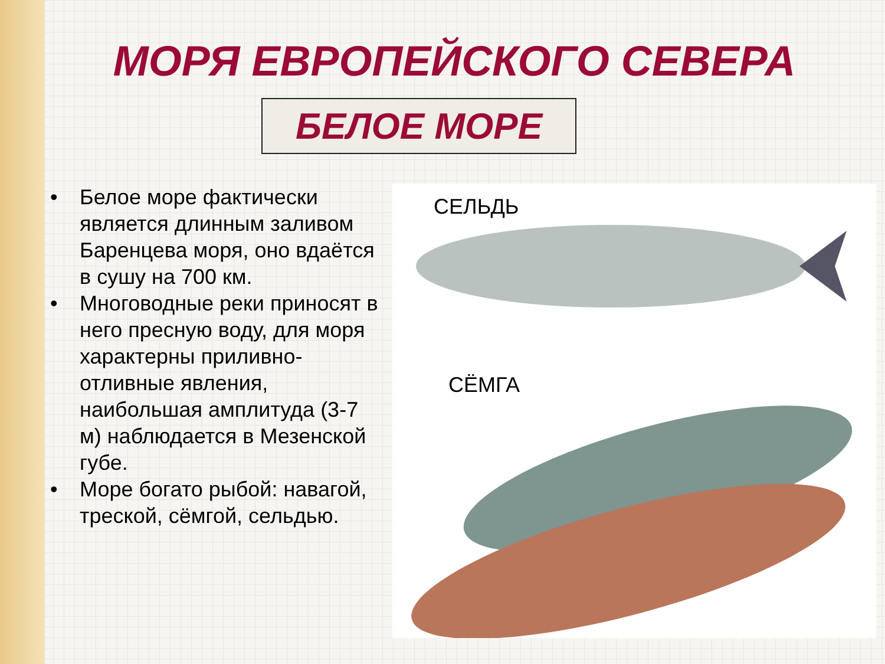МОРЯ ЕВРОПЕЙСКОГО СЕВЕРА
БЕЛОЕ МОРЕ
• Белое море фактически является длинным заливом Баренцева моря, оно вдаётся в сушу на 700 км.
• Многоводные реки приносят в него пресную воду, для моря характерны приливно-отливные явления, наибольшая амплитуда (3-7 м) наблюдается в Мезенской губе.
• Море богато рыбой: навагой, треской, сёмгой, сельдью.
СЕЛЬДЬ
СЁМГА